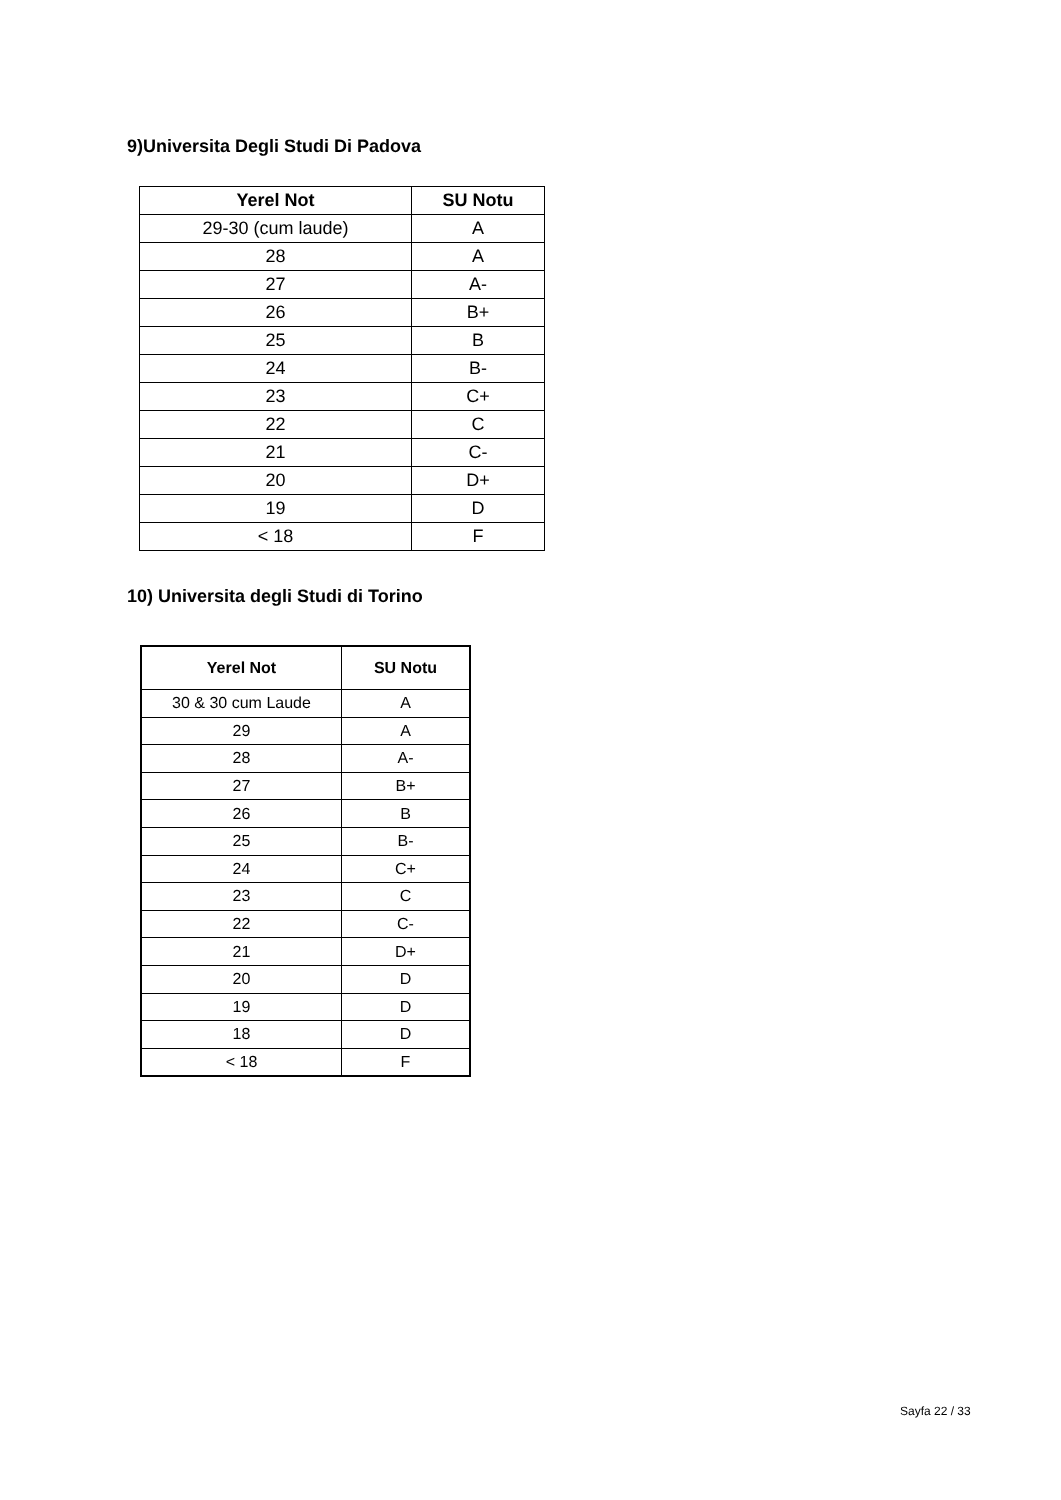9)Universita Degli Studi Di Padova
| Yerel Not | SU Notu |
| --- | --- |
| 29-30 (cum laude) | A |
| 28 | A |
| 27 | A- |
| 26 | B+ |
| 25 | B |
| 24 | B- |
| 23 | C+ |
| 22 | C |
| 21 | C- |
| 20 | D+ |
| 19 | D |
| < 18 | F |
10) Universita degli Studi di Torino
| Yerel Not | SU Notu |
| --- | --- |
| 30 & 30 cum Laude | A |
| 29 | A |
| 28 | A- |
| 27 | B+ |
| 26 | B |
| 25 | B- |
| 24 | C+ |
| 23 | C |
| 22 | C- |
| 21 | D+ |
| 20 | D |
| 19 | D |
| 18 | D |
| < 18 | F |
Sayfa 22 / 33